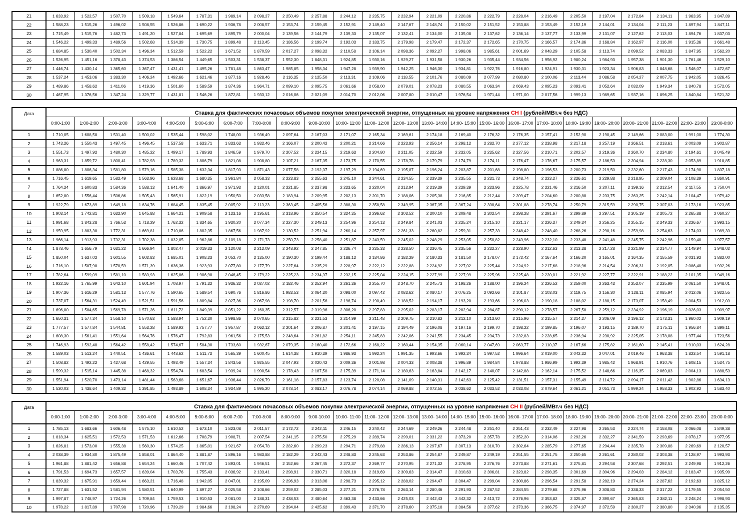| 21 | 1 633,92 | 1 522,57 | 1 507,70 | 1 509,18 | 1 549,64 | 1 787,31 | 1 989,14 | 2 098,27 | 2 250,49 | 2 257,88 | 2 244,12 | 2 235,75 | 2 232,94 | 2 221,09 | 2 220,86 | 2 222,79 | 2 228,04 | 2 216,49 | 2 205,50 | 2 197,04 | 2 172,84 | 2 134,11 | 1 963,95 | 1 847,89 |
| 22 | 1 588,23 | 1 515,26 | 1 496,02 | 1 508,55 | 1 526,86 | 1 690,22 | 1 936,78 | 2 008,57 | 2 153,74 | 2 159,45 | 2 152,91 | 2 149,40 | 2 147,67 | 2 148,74 | 2 150,02 | 2 151,52 | 2 153,88 | 2 153,49 | 2 152,19 | 2 144,01 | 2 134,04 | 2 111,23 | 1 897,94 | 1 847,11 |
| 23 | 1 715,49 | 1 515,76 | 1 482,73 | 1 491,20 | 1 527,84 | 1 695,69 | 1 895,79 | 2 000,04 | 2 139,56 | 2 144,79 | 2 139,33 | 2 135,07 | 2 132,41 | 2 134,00 | 2 135,08 | 2 137,62 | 2 136,14 | 2 137,77 | 2 133,99 | 2 131,07 | 2 127,62 | 2 113,03 | 1 894,76 | 1 837,03 |
| 24 | 1 546,22 | 1 499,33 | 1 489,56 | 1 502,68 | 1 514,39 | 1 730,75 | 1 899,48 | 2 113,45 | 2 186,56 | 2 199,74 | 2 192,03 | 2 183,75 | 2 179,98 | 2 179,47 | 2 172,37 | 2 172,65 | 2 170,75 | 2 166,57 | 2 174,86 | 2 168,84 | 2 162,97 | 2 116,00 | 1 915,36 | 1 661,48 |
| 25 | 1 684,85 | 1 530,40 | 1 502,34 | 1 496,34 | 1 512,59 | 1 522,22 | 1 671,52 | 1 870,59 | 2 017,27 | 2 098,32 | 2 110,58 | 2 106,14 | 2 098,36 | 2 092,27 | 1 998,06 | 1 985,61 | 2 001,69 | 2 048,29 | 2 105,58 | 2 113,74 | 2 099,52 | 2 083,33 | 1 847,95 | 1 562,20 |
| 26 | 1 526,95 | 1 451,16 | 1 378,43 | 1 374,53 | 1 386,54 | 1 449,65 | 1 503,31 | 1 538,37 | 1 552,30 | 1 848,31 | 1 924,85 | 1 930,16 | 1 929,27 | 1 931,58 | 1 930,26 | 1 935,44 | 1 934,56 | 1 956,92 | 1 980,24 | 1 984,93 | 1 957,38 | 1 901,30 | 1 761,46 | 1 529,10 |
| 27 | 1 446,74 | 1 430,14 | 1 365,60 | 1 367,47 | 1 431,41 | 1 495,26 | 1 781,48 | 1 863,47 | 1 985,85 | 1 958,34 | 1 947,28 | 1 939,90 | 1 942,25 | 1 946,30 | 1 934,81 | 1 922,76 | 1 916,80 | 1 924,91 | 1 930,31 | 1 923,34 | 1 906,83 | 1 848,68 | 1 546,07 | 1 472,67 |
| 28 | 1 537,24 | 1 453,06 | 1 383,30 | 1 406,24 | 1 492,66 | 1 621,46 | 1 877,16 | 1 928,46 | 2 116,35 | 2 125,50 | 2 113,31 | 2 109,06 | 2 118,55 | 2 101,76 | 2 080,09 | 2 077,99 | 2 080,80 | 2 100,06 | 2 113,44 | 2 086,58 | 2 054,27 | 2 007,75 | 1 942,05 | 1 826,45 |
| 29 | 1 489,86 | 1 458,62 | 1 411,06 | 1 419,36 | 1 501,60 | 1 589,59 | 1 874,36 | 1 964,71 | 2 099,10 | 2 095,75 | 2 061,66 | 2 058,00 | 2 079,01 | 2 078,23 | 2 080,55 | 2 063,34 | 2 069,43 | 2 095,23 | 2 093,41 | 2 052,64 | 2 032,09 | 1 949,34 | 1 840,78 | 1 572,05 |
| 30 | 1 467,95 | 1 376,56 | 1 347,24 | 1 329,77 | 1 431,81 | 1 546,26 | 1 872,81 | 1 933,12 | 2 016,06 | 2 021,09 | 2 014,70 | 2 012,06 | 2 007,80 | 2 010,47 | 1 976,54 | 1 971,44 | 1 971,00 | 2 017,56 | 1 999,13 | 1 989,65 | 1 937,16 | 1 896,25 | 1 840,84 | 1 521,32 |
| Дата | Ставка для фактических почасовых объемов покупки электрической энергии, отпущенных на уровне напряжения СН I (рублей/МВт.ч без НДС) | | | | | | | | | | | | | | | | | | | | | | | |
| --- | --- | --- | --- | --- | --- | --- | --- | --- | --- | --- | --- | --- | --- | --- | --- | --- | --- | --- | --- | --- | --- | --- | --- | --- |
| | 0:00-1:00 | 1:00-2:00 | 2:00-3:00 | 3:00-4:00 | 4:00-5:00 | 5:00-6:00 | 6:00-7:00 | 7:00-8:00 | 8:00-9:00 | 9:00-10:00 | 10:00- 11:00 | 11:00- 12:00 | 12:00- 13:00 | 13:00- 14:00 | 14:00- 15:00 | 15:00- 16:00 | 16:00- 17:00 | 17:00- 18:00 | 18:00- 19:00 | 19:00- 20:00 | 20:00- 21:00 | 21:00- 22:00 | 22:00- 23:00 | 23:00-0:00 |
| 1 | 1 710,05 | 1 608,58 | 1 531,40 | 1 500,02 | 1 535,44 | 1 598,02 | 1 748,00 | 1 936,49 | 2 097,64 | 2 167,03 | 2 171,07 | 2 165,34 | 2 169,61 | 2 174,18 | 2 169,40 | 2 176,32 | 2 176,35 | 2 157,41 | 2 152,90 | 2 190,45 | 2 149,66 | 2 083,00 | 1 991,00 | 1 774,30 |
| 2 | 1 743,26 | 1 550,43 | 1 497,45 | 1 496,45 | 1 537,58 | 1 633,71 | 1 833,63 | 1 932,46 | 2 166,07 | 2 200,42 | 2 200,21 | 2 214,66 | 2 223,93 | 2 256,14 | 2 298,12 | 2 282,70 | 2 277,12 | 2 238,98 | 2 217,18 | 2 257,19 | 2 266,51 | 2 218,61 | 2 003,09 | 1 902,87 |
| 3 | 1 551,73 | 1 497,92 | 1 480,30 | 1 485,22 | 1 499,17 | 1 789,93 | 1 846,59 | 1 979,70 | 2 207,52 | 2 224,15 | 2 219,63 | 2 204,80 | 2 211,05 | 2 222,59 | 2 232,05 | 2 235,62 | 2 227,56 | 2 210,71 | 2 202,57 | 2 219,36 | 2 260,70 | 2 234,80 | 2 194,61 | 2 045,49 |
| 4 | 1 963,31 | 1 859,72 | 1 800,41 | 1 782,93 | 1 789,32 | 1 806,79 | 1 821,08 | 1 908,80 | 2 107,21 | 2 167,35 | 2 173,75 | 2 170,55 | 2 178,78 | 2 179,79 | 2 174,79 | 2 174,11 | 2 176,47 | 2 176,67 | 2 175,57 | 2 186,53 | 2 204,94 | 2 228,30 | 2 053,89 | 1 918,85 |
| 5 | 1 886,80 | 1 806,34 | 1 581,80 | 1 579,16 | 1 585,38 | 1 632,34 | 1 817,93 | 1 871,43 | 2 077,58 | 2 192,37 | 2 197,29 | 2 194,69 | 2 195,87 | 2 196,24 | 2 203,87 | 2 201,68 | 2 198,80 | 2 196,53 | 2 200,73 | 2 219,50 | 2 232,60 | 2 217,43 | 2 174,90 | 1 837,18 |
| 6 | 1 716,45 | 1 619,65 | 1 582,49 | 1 563,96 | 1 628,68 | 1 680,35 | 1 961,84 | 2 058,33 | 2 223,83 | 2 255,63 | 2 245,10 | 2 244,61 | 2 234,55 | 2 239,39 | 2 235,55 | 2 231,73 | 2 248,74 | 2 223,27 | 2 226,61 | 2 229,88 | 2 218,95 | 2 209,04 | 2 108,39 | 1 860,91 |
| 7 | 1 764,24 | 1 600,83 | 1 584,36 | 1 588,13 | 1 641,40 | 1 866,97 | 1 971,93 | 2 120,01 | 2 221,85 | 2 237,98 | 2 223,65 | 2 220,04 | 2 212,94 | 2 219,39 | 2 229,39 | 2 223,96 | 2 225,78 | 2 221,46 | 2 216,50 | 2 207,11 | 2 199,16 | 2 212,54 | 2 117,55 | 1 750,04 |
| 8 | 1 652,80 | 1 556,44 | 1 506,86 | 1 505,43 | 1 565,91 | 1 822,19 | 1 950,50 | 2 033,58 | 2 183,94 | 2 209,95 | 2 202,13 | 2 201,70 | 2 188,06 | 2 205,38 | 2 216,85 | 2 212,44 | 2 209,47 | 2 204,60 | 2 200,88 | 2 233,75 | 2 263,25 | 2 242,14 | 2 104,47 | 1 979,42 |
| 9 | 1 922,79 | 1 673,89 | 1 649,18 | 1 634,76 | 1 684,45 | 1 835,45 | 2 005,92 | 2 113,23 | 2 363,45 | 2 405,56 | 2 388,30 | 2 358,58 | 2 349,95 | 2 367,35 | 2 367,24 | 2 338,64 | 2 301,88 | 2 278,74 | 2 250,79 | 2 315,59 | 2 290,75 | 2 307,03 | 2 173,16 | 1 923,85 |
| 10 | 1 903,14 | 1 742,81 | 1 632,90 | 1 645,88 | 1 664,21 | 1 909,58 | 2 123,16 | 2 195,61 | 2 318,96 | 2 350,54 | 2 324,35 | 2 296,62 | 2 303,52 | 2 300,10 | 2 309,48 | 2 302,54 | 2 298,28 | 2 291,67 | 2 299,89 | 2 297,51 | 2 305,19 | 2 305,72 | 2 265,88 | 2 060,27 |
| 11 | 1 991,68 | 1 843,28 | 1 766,53 | 1 718,29 | 1 762,32 | 1 834,65 | 1 930,20 | 2 077,34 | 2 227,30 | 2 249,13 | 2 254,96 | 2 254,13 | 2 249,84 | 2 241,03 | 2 225,24 | 2 215,10 | 2 221,17 | 2 226,37 | 2 249,34 | 2 256,25 | 2 255,15 | 2 349,33 | 2 226,67 | 1 993,15 |
| 12 | 1 959,95 | 1 883,38 | 1 772,31 | 1 669,81 | 1 710,86 | 1 802,35 | 1 867,56 | 1 987,92 | 2 130,52 | 2 251,94 | 2 260,14 | 2 257,97 | 2 261,33 | 2 260,82 | 2 259,31 | 2 257,33 | 2 248,42 | 2 248,40 | 2 268,26 | 2 298,16 | 2 259,98 | 2 254,63 | 2 174,03 | 1 989,33 |
| 13 | 1 966,14 | 1 913,93 | 1 732,31 | 1 702,38 | 1 832,85 | 1 962,86 | 2 109,18 | 2 171,73 | 2 250,73 | 2 258,40 | 2 251,87 | 2 243,59 | 2 245,02 | 2 248,29 | 2 253,05 | 2 250,82 | 2 243,96 | 2 232,10 | 2 233,48 | 2 241,48 | 2 245,75 | 2 242,96 | 2 159,40 | 1 977,57 |
| 14 | 1 878,46 | 1 656,79 | 1 631,22 | 1 666,94 | 1 802,47 | 2 019,33 | 2 120,08 | 2 212,09 | 2 248,92 | 2 247,85 | 2 236,74 | 2 235,33 | 2 238,50 | 2 236,45 | 2 235,56 | 2 232,27 | 2 228,90 | 2 212,63 | 2 213,38 | 2 217,28 | 2 221,99 | 2 214,77 | 2 149,94 | 1 948,02 |
| 15 | 1 850,04 | 1 637,02 | 1 601,55 | 1 602,83 | 1 685,01 | 1 908,23 | 2 052,70 | 2 135,00 | 2 190,30 | 2 199,44 | 2 188,12 | 2 184,86 | 2 182,29 | 2 180,33 | 2 181,50 | 2 178,07 | 2 172,42 | 2 167,64 | 2 166,20 | 2 165,01 | 2 164,35 | 2 155,59 | 2 031,92 | 1 882,00 |
| 16 | 1 716,10 | 1 587,98 | 1 570,59 | 1 571,39 | 1 636,36 | 1 923,93 | 2 077,80 | 2 177,79 | 2 227,64 | 2 235,29 | 2 228,97 | 2 222,12 | 2 222,88 | 2 224,92 | 2 227,02 | 2 225,44 | 2 224,92 | 2 217,68 | 2 218,96 | 2 214,54 | 2 206,31 | 2 192,05 | 2 086,40 | 1 932,26 |
| 17 | 1 782,64 | 1 599,09 | 1 581,10 | 1 583,93 | 1 625,86 | 1 906,98 | 2 046,45 | 2 179,22 | 2 225,23 | 2 234,37 | 2 232,15 | 2 225,04 | 2 224,15 | 2 227,99 | 2 227,99 | 2 225,96 | 2 225,48 | 2 220,01 | 2 221,92 | 2 227,77 | 2 222,91 | 2 188,22 | 2 101,35 | 1 949,16 |
| 18 | 1 922,16 | 1 765,99 | 1 642,10 | 1 601,94 | 1 708,97 | 1 791,32 | 1 936,32 | 2 027,02 | 2 182,46 | 2 252,94 | 2 261,36 | 2 255,70 | 2 248,70 | 2 245,73 | 2 198,26 | 2 188,00 | 2 196,24 | 2 226,52 | 2 259,00 | 2 263,43 | 2 253,07 | 2 235,99 | 2 061,50 | 1 948,01 |
| 19 | 1 907,36 | 1 616,29 | 1 581,13 | 1 577,76 | 1 590,65 | 1 589,54 | 1 690,76 | 1 816,86 | 1 983,53 | 2 064,30 | 2 098,00 | 2 097,42 | 2 083,62 | 2 080,17 | 2 076,25 | 2 092,66 | 2 101,87 | 2 103,03 | 2 119,75 | 2 156,30 | 2 128,11 | 2 085,94 | 2 012,06 | 1 922,55 |
| 20 | 1 737,07 | 1 564,31 | 1 524,49 | 1 521,51 | 1 591,56 | 1 809,84 | 2 027,36 | 2 067,98 | 2 198,70 | 2 201,56 | 2 196,74 | 2 190,49 | 2 188,52 | 2 194,17 | 2 193,20 | 2 193,66 | 2 196,03 | 2 190,18 | 2 188,02 | 2 188,15 | 2 173,07 | 2 158,49 | 2 004,53 | 1 912,03 |
| 21 | 1 696,00 | 1 584,65 | 1 569,78 | 1 571,26 | 1 611,72 | 1 849,39 | 2 051,22 | 2 160,35 | 2 312,57 | 2 319,96 | 2 306,20 | 2 297,83 | 2 295,02 | 2 283,17 | 2 282,94 | 2 284,87 | 2 290,12 | 2 278,57 | 2 267,58 | 2 259,12 | 2 234,92 | 2 196,19 | 2 026,03 | 1 909,97 |
| 22 | 1 650,31 | 1 577,34 | 1 558,10 | 1 570,63 | 1 588,94 | 1 752,30 | 1 998,86 | 2 070,65 | 2 215,82 | 2 221,53 | 2 214,99 | 2 211,48 | 2 209,75 | 2 210,82 | 2 212,10 | 2 213,60 | 2 215,96 | 2 215,57 | 2 214,27 | 2 206,09 | 2 196,12 | 2 173,31 | 1 960,02 | 1 909,19 |
| 23 | 1 777,57 | 1 577,84 | 1 544,81 | 1 553,28 | 1 589,92 | 1 757,77 | 1 957,87 | 2 062,12 | 2 201,64 | 2 206,87 | 2 201,41 | 2 197,15 | 2 194,49 | 2 196,08 | 2 197,16 | 2 199,70 | 2 198,22 | 2 199,85 | 2 196,07 | 2 193,15 | 2 189,70 | 2 175,11 | 1 956,84 | 1 899,11 |
| 24 | 1 608,30 | 1 561,41 | 1 551,64 | 1 564,76 | 1 576,47 | 1 792,83 | 1 961,56 | 2 175,53 | 2 248,64 | 2 261,82 | 2 254,11 | 2 245,83 | 2 242,06 | 2 241,55 | 2 234,45 | 2 234,73 | 2 232,83 | 2 228,65 | 2 236,94 | 2 230,92 | 2 225,05 | 2 178,08 | 1 977,44 | 1 723,56 |
| 25 | 1 746,93 | 1 592,48 | 1 564,42 | 1 558,42 | 1 574,67 | 1 584,30 | 1 733,60 | 1 932,67 | 2 079,35 | 2 160,40 | 2 172,66 | 2 168,22 | 2 160,44 | 2 154,35 | 2 060,14 | 2 047,69 | 2 063,77 | 2 110,37 | 2 167,66 | 2 175,82 | 2 161,60 | 2 145,41 | 1 910,03 | 1 624,28 |
| 26 | 1 589,03 | 1 513,24 | 1 440,51 | 1 436,61 | 1 448,62 | 1 511,73 | 1 565,39 | 1 600,45 | 1 614,38 | 1 910,39 | 1 986,93 | 1 992,24 | 1 991,35 | 1 993,66 | 1 992,34 | 1 997,52 | 1 996,64 | 2 019,00 | 2 042,32 | 2 047,01 | 2 019,46 | 1 963,38 | 1 823,54 | 1 591,18 |
| 27 | 1 508,82 | 1 492,22 | 1 427,68 | 1 429,55 | 1 493,49 | 1 557,34 | 1 843,56 | 1 925,55 | 2 047,93 | 2 020,42 | 2 009,36 | 2 001,98 | 2 004,33 | 2 008,38 | 1 996,89 | 1 984,84 | 1 978,88 | 1 986,99 | 1 992,39 | 1 985,42 | 1 968,91 | 1 910,76 | 1 608,15 | 1 534,75 |
| 28 | 1 599,32 | 1 515,14 | 1 445,38 | 1 468,32 | 1 554,74 | 1 683,54 | 1 939,24 | 1 990,54 | 2 178,43 | 2 187,58 | 2 175,39 | 2 171,14 | 2 180,63 | 2 163,84 | 2 142,17 | 2 140,07 | 2 142,88 | 2 162,14 | 2 175,52 | 2 148,66 | 2 116,35 | 2 069,83 | 2 004,13 | 1 888,53 |
| 29 | 1 551,94 | 1 520,70 | 1 473,14 | 1 481,44 | 1 563,68 | 1 651,67 | 1 936,44 | 2 026,79 | 2 161,18 | 2 157,83 | 2 123,74 | 2 120,08 | 2 141,09 | 2 140,31 | 2 142,63 | 2 125,42 | 2 131,51 | 2 157,31 | 2 155,49 | 2 114,72 | 2 094,17 | 2 011,42 | 1 902,86 | 1 634,13 |
| 30 | 1 530,03 | 1 438,64 | 1 409,32 | 1 391,85 | 1 493,89 | 1 608,34 | 1 934,89 | 1 995,20 | 2 078,14 | 2 083,17 | 2 076,78 | 2 074,14 | 2 069,88 | 2 072,55 | 2 038,62 | 2 033,52 | 2 033,08 | 2 079,64 | 2 061,21 | 2 051,73 | 1 999,24 | 1 958,33 | 1 902,92 | 1 583,40 |
| Дата | Ставка для фактических почасовых объемов покупки электрической энергии, отпущенных на уровне напряжения СН II (рублей/МВт.ч без НДС) | | | | | | | | | | | | | | | | | | | | | | | |
| --- | --- | --- | --- | --- | --- | --- | --- | --- | --- | --- | --- | --- | --- | --- | --- | --- | --- | --- | --- | --- | --- | --- | --- | --- |
| | 0:00-1:00 | 1:00-2:00 | 2:00-3:00 | 3:00-4:00 | 4:00-5:00 | 5:00-6:00 | 6:00-7:00 | 7:00-8:00 | 8:00-9:00 | 9:00-10:00 | 10:00- 11:00 | 11:00- 12:00 | 12:00- 13:00 | 13:00- 14:00 | 14:00- 15:00 | 15:00- 16:00 | 16:00- 17:00 | 17:00- 18:00 | 18:00- 19:00 | 19:00- 20:00 | 20:00- 21:00 | 21:00- 22:00 | 22:00- 23:00 | 23:00-0:00 |
| 1 | 1 785,13 | 1 683,66 | 1 606,48 | 1 575,10 | 1 610,52 | 1 673,10 | 1 823,08 | 2 011,57 | 2 172,72 | 2 242,11 | 2 246,15 | 2 240,42 | 2 244,69 | 2 249,26 | 2 244,48 | 2 251,40 | 2 251,43 | 2 232,49 | 2 227,98 | 2 265,53 | 2 224,74 | 2 158,08 | 2 066,08 | 1 849,38 |
| 2 | 1 818,34 | 1 625,51 | 1 572,53 | 1 571,53 | 1 612,66 | 1 708,79 | 1 908,71 | 2 007,54 | 2 241,15 | 2 275,50 | 2 275,29 | 2 289,74 | 2 299,01 | 2 331,22 | 2 373,20 | 2 357,78 | 2 352,20 | 2 314,06 | 2 292,26 | 2 332,27 | 2 341,59 | 2 293,69 | 2 078,17 | 1 977,95 |
| 3 | 1 626,81 | 1 573,00 | 1 555,38 | 1 560,30 | 1 574,25 | 1 865,01 | 1 921,67 | 2 054,78 | 2 282,60 | 2 299,23 | 2 294,71 | 2 279,88 | 2 286,13 | 2 297,67 | 2 307,13 | 2 310,70 | 2 302,64 | 2 285,79 | 2 277,65 | 2 294,44 | 2 335,78 | 2 309,88 | 2 269,69 | 2 120,57 |
| 4 | 2 038,39 | 1 934,80 | 1 875,49 | 1 858,01 | 1 864,40 | 1 881,87 | 1 896,16 | 1 983,88 | 2 182,29 | 2 242,43 | 2 248,83 | 2 245,63 | 2 253,86 | 2 254,87 | 2 249,87 | 2 249,19 | 2 251,55 | 2 251,75 | 2 250,65 | 2 261,61 | 2 280,02 | 2 303,38 | 2 128,97 | 1 993,93 |
| 5 | 1 961,88 | 1 881,42 | 1 656,88 | 1 654,24 | 1 660,46 | 1 707,42 | 1 893,01 | 1 946,51 | 2 152,66 | 2 267,45 | 2 272,37 | 2 269,77 | 2 270,95 | 2 271,32 | 2 278,95 | 2 276,76 | 2 273,88 | 2 271,61 | 2 275,81 | 2 294,58 | 2 307,68 | 2 292,51 | 2 249,98 | 1 912,26 |
| 6 | 1 791,53 | 1 694,73 | 1 657,57 | 1 639,04 | 1 703,76 | 1 755,43 | 2 036,92 | 2 133,41 | 2 298,91 | 2 330,71 | 2 320,18 | 2 319,69 | 2 309,63 | 2 314,47 | 2 310,63 | 2 306,81 | 2 323,82 | 2 298,35 | 2 301,69 | 2 304,96 | 2 294,03 | 2 284,12 | 2 183,47 | 1 935,99 |
| 7 | 1 839,32 | 1 675,91 | 1 659,44 | 1 663,21 | 1 716,48 | 1 942,05 | 2 047,01 | 2 195,09 | 2 296,93 | 2 313,06 | 2 298,73 | 2 295,12 | 2 288,02 | 2 294,47 | 2 304,47 | 2 299,04 | 2 300,86 | 2 296,54 | 2 291,58 | 2 282,19 | 2 274,24 | 2 287,62 | 2 192,63 | 1 825,12 |
| 8 | 1 727,88 | 1 631,52 | 1 581,94 | 1 580,51 | 1 640,99 | 1 897,27 | 2 025,58 | 2 108,66 | 2 259,02 | 2 285,03 | 2 277,21 | 2 276,78 | 2 263,14 | 2 280,46 | 2 291,93 | 2 287,52 | 2 284,55 | 2 279,68 | 2 275,96 | 2 308,83 | 2 338,33 | 2 317,22 | 2 179,55 | 2 054,50 |
| 9 | 1 997,87 | 1 748,97 | 1 724,26 | 1 709,84 | 1 759,53 | 1 910,53 | 2 081,00 | 2 188,31 | 2 438,53 | 2 480,64 | 2 463,38 | 2 433,66 | 2 425,03 | 2 442,43 | 2 442,32 | 2 413,72 | 2 376,96 | 2 353,82 | 2 325,87 | 2 390,67 | 2 365,83 | 2 382,11 | 2 248,24 | 1 998,93 |
| 10 | 1 978,22 | 1 817,89 | 1 707,98 | 1 720,96 | 1 739,29 | 1 984,66 | 2 198,24 | 2 270,69 | 2 394,04 | 2 425,62 | 2 399,43 | 2 371,70 | 2 378,60 | 2 375,18 | 2 384,56 | 2 377,62 | 2 373,36 | 2 366,75 | 2 374,97 | 2 372,59 | 2 380,27 | 2 380,80 | 2 340,96 | 2 135,35 |